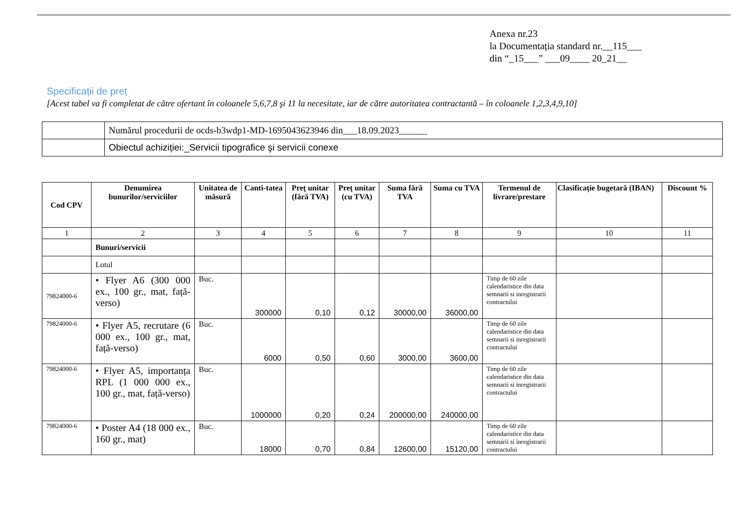Anexa nr.23
la Documentația standard nr.__115___
din “_15___” ___09____ 20_21__
Specificații de preț
[Acest tabel va fi completat de către ofertant în coloanele 5,6,7,8 şi 11 la necesitate, iar de către autoritatea contractantă – în coloanele 1,2,3,4,9,10]
| | Numărul procedurii de ocds-b3wdp1-MD-1695043623946 din___18.09.2023______ |
| | Obiectul achiziției:_Servicii tipografice şi servicii conexe |
| Cod CPV | Denumirea bunurilor/serviciilor | Unitatea de măsură | Canti-tatea | Preţ unitar (fără TVA) | Preţ unitar (cu TVA) | Suma fără TVA | Suma cu TVA | Termenul de livrare/prestare | Clasificație bugetară (IBAN) | Discount % |
| --- | --- | --- | --- | --- | --- | --- | --- | --- | --- | --- |
| 1 | 2 | 3 | 4 | 5 | 6 | 7 | 8 | 9 | 10 | 11 |
| | Bunuri/servicii | | | | | | | | | |
| | Lotul | | | | | | | | | |
| 79824000-6 | • Flyer A6 (300 000 ex., 100 gr., mat, față-verso) | Buc. | 300000 | 0,10 | 0,12 | 30000,00 | 36000,00 | Timp de 60 zile calendaristice din data semnarii si inregistrarii contractului | | |
| 79824000-6 | • Flyer A5, recrutare (6 000 ex., 100 gr., mat, față-verso) | Buc. | 6000 | 0,50 | 0,60 | 3000,00 | 3600,00 | Timp de 60 zile calendaristice din data semnarii si inregistrarii contractului | | |
| 79824000-6 | • Flyer A5, importanța RPL (1 000 000 ex., 100 gr., mat, față-verso) | Buc. | 1000000 | 0,20 | 0,24 | 200000,00 | 240000,00 | Timp de 60 zile calendaristice din data semnarii si inregistrarii contractului | | |
| 79824000-6 | • Poster A4 (18 000 ex., 160 gr., mat) | Buc. | 18000 | 0,70 | 0,84 | 12600,00 | 15120,00 | Timp de 60 zile calendaristice din data semnarii si inregistrarii contractului | | |